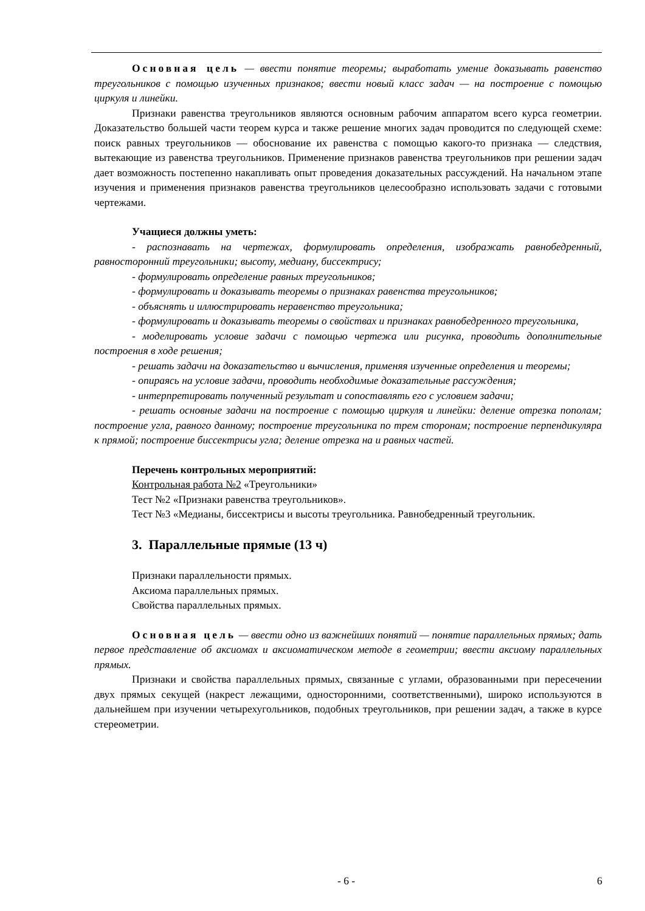Основная цель — ввести понятие теоремы; выработать умение доказывать равенство треугольников с помощью изученных признаков; ввести новый класс задач — на построение с помощью циркуля и линейки.
Признаки равенства треугольников являются основным рабочим аппаратом всего курса геометрии. Доказательство большей части теорем курса и также решение многих задач проводится по следующей схеме: поиск равных треугольников — обоснование их равенства с помощью какого-то признака — следствия, вытекающие из равенства треугольников. Применение признаков равенства треугольников при решении задач дает возможность постепенно накапливать опыт проведения доказательных рассуждений. На начальном этапе изучения и применения признаков равенства треугольников целесообразно использовать задачи с готовыми чертежами.
Учащиеся должны уметь:
- распознавать на чертежах, формулировать определения, изображать равнобедренный, равносторонний треугольники; высоту, медиану, биссектрису;
- формулировать определение равных треугольников;
- формулировать и доказывать теоремы о признаках равенства треугольников;
- объяснять и иллюстрировать неравенство треугольника;
- формулировать и доказывать теоремы о свойствах и признаках равнобедренного треугольника,
- моделировать условие задачи с помощью чертежа или рисунка, проводить дополнительные построения в ходе решения;
- решать задачи на доказательство и вычисления, применяя изученные определения и теоремы;
- опираясь на условие задачи, проводить необходимые доказательные рассуждения;
- интерпретировать полученный результат и сопоставлять его с условием задачи;
- решать основные задачи на построение с помощью циркуля и линейки: деление отрезка пополам; построение угла, равного данному; построение треугольника по трем сторонам; построение перпендикуляра к прямой; построение биссектрисы угла; деление отрезка на и равных частей.
Перечень контрольных мероприятий:
Контрольная работа №2 «Треугольники»
Тест №2 «Признаки равенства треугольников».
Тест №3 «Медианы, биссектрисы и высоты треугольника. Равнобедренный треугольник.
3. Параллельные прямые (13 ч)
Признаки параллельности прямых.
Аксиома параллельных прямых.
Свойства параллельных прямых.
Основная цель — ввести одно из важнейших понятий — понятие параллельных прямых; дать первое представление об аксиомах и аксиоматическом методе в геометрии; ввести аксиому параллельных прямых.
Признаки и свойства параллельных прямых, связанные с углами, образованными при пересечении двух прямых секущей (накрест лежащими, односторонними, соответственными), широко используются в дальнейшем при изучении четырехугольников, подобных треугольников, при решении задач, а также в курсе стереометрии.
- 6 - 6